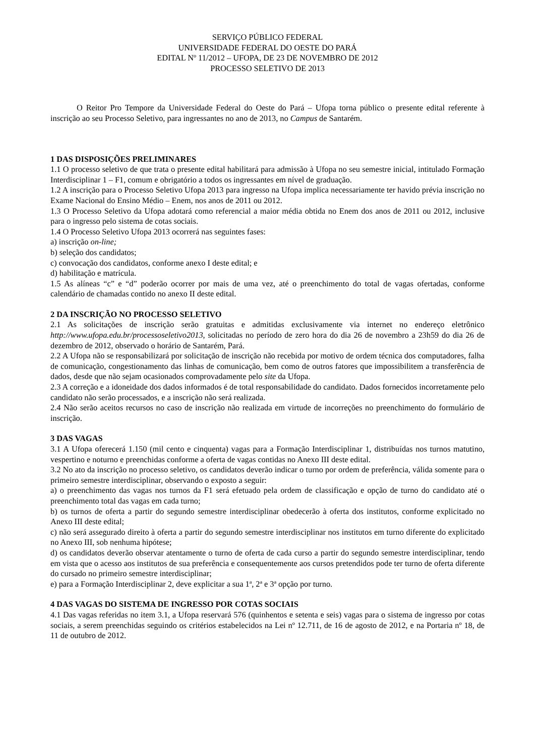SERVIÇO PÚBLICO FEDERAL
UNIVERSIDADE FEDERAL DO OESTE DO PARÁ
EDITAL Nº 11/2012 – UFOPA, DE 23 DE NOVEMBRO DE 2012
PROCESSO SELETIVO DE 2013
O Reitor Pro Tempore da Universidade Federal do Oeste do Pará – Ufopa torna público o presente edital referente à inscrição ao seu Processo Seletivo, para ingressantes no ano de 2013, no Campus de Santarém.
1 DAS DISPOSIÇÕES PRELIMINARES
1.1 O processo seletivo de que trata o presente edital habilitará para admissão à Ufopa no seu semestre inicial, intitulado Formação Interdisciplinar 1 – F1, comum e obrigatório a todos os ingressantes em nível de graduação.
1.2 A inscrição para o Processo Seletivo Ufopa 2013 para ingresso na Ufopa implica necessariamente ter havido prévia inscrição no Exame Nacional do Ensino Médio – Enem, nos anos de 2011 ou 2012.
1.3 O Processo Seletivo da Ufopa adotará como referencial a maior média obtida no Enem dos anos de 2011 ou 2012, inclusive para o ingresso pelo sistema de cotas sociais.
1.4 O Processo Seletivo Ufopa 2013 ocorrerá nas seguintes fases:
a) inscrição on-line;
b) seleção dos candidatos;
c) convocação dos candidatos, conforme anexo I deste edital; e
d) habilitação e matrícula.
1.5 As alíneas “c” e “d” poderão ocorrer por mais de uma vez, até o preenchimento do total de vagas ofertadas, conforme calendário de chamadas contido no anexo II deste edital.
2 DA INSCRIÇÃO NO PROCESSO SELETIVO
2.1 As solicitações de inscrição serão gratuitas e admitidas exclusivamente via internet no endereço eletrônico http://www.ufopa.edu.br/processoseletivo2013, solicitadas no período de zero hora do dia 26 de novembro a 23h59 do dia 26 de dezembro de 2012, observado o horário de Santarém, Pará.
2.2 A Ufopa não se responsabilizará por solicitação de inscrição não recebida por motivo de ordem técnica dos computadores, falha de comunicação, congestionamento das linhas de comunicação, bem como de outros fatores que impossibilitem a transferência de dados, desde que não sejam ocasionados comprovadamente pelo site da Ufopa.
2.3 A correção e a idoneidade dos dados informados é de total responsabilidade do candidato. Dados fornecidos incorretamente pelo candidato não serão processados, e a inscrição não será realizada.
2.4 Não serão aceitos recursos no caso de inscrição não realizada em virtude de incorreções no preenchimento do formulário de inscrição.
3 DAS VAGAS
3.1 A Ufopa oferecerá 1.150 (mil cento e cinquenta) vagas para a Formação Interdisciplinar 1, distribuídas nos turnos matutino, vespertino e noturno e preenchidas conforme a oferta de vagas contidas no Anexo III deste edital.
3.2 No ato da inscrição no processo seletivo, os candidatos deverão indicar o turno por ordem de preferência, válida somente para o primeiro semestre interdisciplinar, observando o exposto a seguir:
a) o preenchimento das vagas nos turnos da F1 será efetuado pela ordem de classificação e opção de turno do candidato até o preenchimento total das vagas em cada turno;
b) os turnos de oferta a partir do segundo semestre interdisciplinar obedecerão à oferta dos institutos, conforme explicitado no Anexo III deste edital;
c) não será assegurado direito à oferta a partir do segundo semestre interdisciplinar nos institutos em turno diferente do explicitado no Anexo III, sob nenhuma hipótese;
d) os candidatos deverão observar atentamente o turno de oferta de cada curso a partir do segundo semestre interdisciplinar, tendo em vista que o acesso aos institutos de sua preferência e consequentemente aos cursos pretendidos pode ter turno de oferta diferente do cursado no primeiro semestre interdisciplinar;
e) para a Formação Interdisciplinar 2, deve explicitar a sua 1ª, 2ª e 3ª opção por turno.
4 DAS VAGAS DO SISTEMA DE INGRESSO POR COTAS SOCIAIS
4.1 Das vagas referidas no item 3.1, a Ufopa reservará 576 (quinhentos e setenta e seis) vagas para o sistema de ingresso por cotas sociais, a serem preenchidas seguindo os critérios estabelecidos na Lei nº 12.711, de 16 de agosto de 2012, e na Portaria nº 18, de 11 de outubro de 2012.